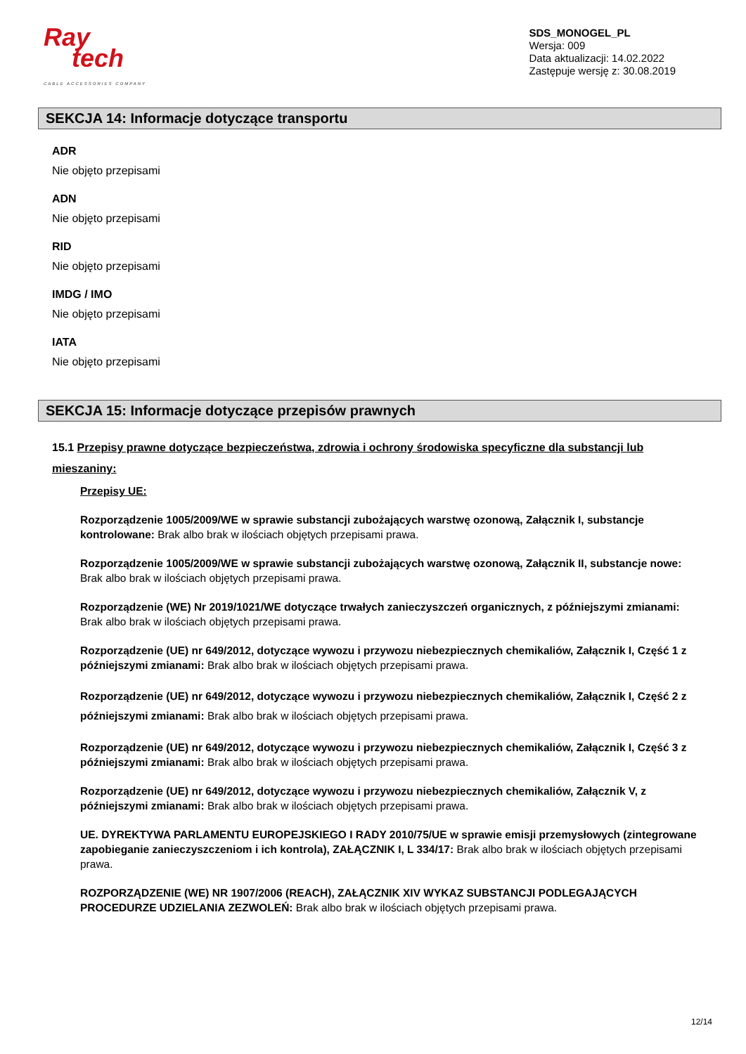Ray
tech
CABLE ACCESSORIES COMPANY
SDS_MONOGEL_PL
Wersja: 009
Data aktualizacji: 14.02.2022
Zastępuje wersję z: 30.08.2019
SEKCJA 14: Informacje dotyczące transportu
ADR
Nie objęto przepisami
ADN
Nie objęto przepisami
RID
Nie objęto przepisami
IMDG / IMO
Nie objęto przepisami
IATA
Nie objęto przepisami
SEKCJA 15: Informacje dotyczące przepisów prawnych
15.1 Przepisy prawne dotyczące bezpieczeństwa, zdrowia i ochrony środowiska specyficzne dla substancji lub mieszaniny:
Przepisy UE:
Rozporządzenie 1005/2009/WE w sprawie substancji zubożających warstwę ozonową, Załącznik I, substancje kontrolowane: Brak albo brak w ilościach objętych przepisami prawa.
Rozporządzenie 1005/2009/WE w sprawie substancji zubożających warstwę ozonową, Załącznik II, substancje nowe: Brak albo brak w ilościach objętych przepisami prawa.
Rozporządzenie (WE) Nr 2019/1021/WE dotyczące trwałych zanieczyszczeń organicznych, z późniejszymi zmianami: Brak albo brak w ilościach objętych przepisami prawa.
Rozporządzenie (UE) nr 649/2012, dotyczące wywozu i przywozu niebezpiecznych chemikaliów, Załącznik I, Część 1 z późniejszymi zmianami: Brak albo brak w ilościach objętych przepisami prawa.
Rozporządzenie (UE) nr 649/2012, dotyczące wywozu i przywozu niebezpiecznych chemikaliów, Załącznik I, Część 2 z późniejszymi zmianami: Brak albo brak w ilościach objętych przepisami prawa.
Rozporządzenie (UE) nr 649/2012, dotyczące wywozu i przywozu niebezpiecznych chemikaliów, Załącznik I, Część 3 z późniejszymi zmianami: Brak albo brak w ilościach objętych przepisami prawa.
Rozporządzenie (UE) nr 649/2012, dotyczące wywozu i przywozu niebezpiecznych chemikaliów, Załącznik V, z późniejszymi zmianami: Brak albo brak w ilościach objętych przepisami prawa.
UE. DYREKTYWA PARLAMENTU EUROPEJSKIEGO I RADY 2010/75/UE w sprawie emisji przemysłowych (zintegrowane zapobieganie zanieczyszczeniom i ich kontrola), ZAŁĄCZNIK I, L 334/17: Brak albo brak w ilościach objętych przepisami prawa.
ROZPORZĄDZENIE (WE) NR 1907/2006 (REACH), ZAŁĄCZNIK XIV WYKAZ SUBSTANCJI PODLEGAJĄCYCH PROCEDURZE UDZIELANIA ZEZWOLEŃ: Brak albo brak w ilościach objętych przepisami prawa.
12/14